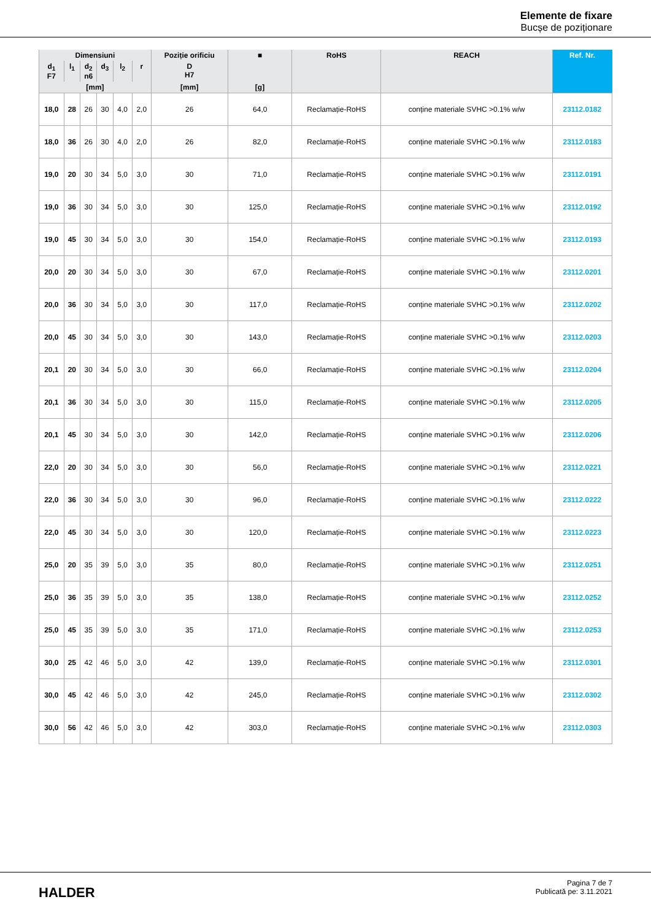Elemente de fixare
Bucșe de poziționare
| Dimensiuni | | | | | | Poziție orificiu | ■ | RoHS | REACH | Ref. Nr. |
| --- | --- | --- | --- | --- | --- | --- | --- | --- | --- | --- |
| d<sub>1</sub> F7 | l<sub>1</sub> | d<sub>2</sub> n6 | d<sub>3</sub> | l<sub>2</sub> | r | D H7 | | | | |
| [mm] | | | | | | [mm] | [g] | | | |
| 18,0 | 28 | 26 | 30 | 4,0 | 2,0 | 26 | 64,0 | Reclamație-RoHS | conține materiale SVHC >0.1% w/w | 23112.0182 |
| 18,0 | 36 | 26 | 30 | 4,0 | 2,0 | 26 | 82,0 | Reclamație-RoHS | conține materiale SVHC >0.1% w/w | 23112.0183 |
| 19,0 | 20 | 30 | 34 | 5,0 | 3,0 | 30 | 71,0 | Reclamație-RoHS | conține materiale SVHC >0.1% w/w | 23112.0191 |
| 19,0 | 36 | 30 | 34 | 5,0 | 3,0 | 30 | 125,0 | Reclamație-RoHS | conține materiale SVHC >0.1% w/w | 23112.0192 |
| 19,0 | 45 | 30 | 34 | 5,0 | 3,0 | 30 | 154,0 | Reclamație-RoHS | conține materiale SVHC >0.1% w/w | 23112.0193 |
| 20,0 | 20 | 30 | 34 | 5,0 | 3,0 | 30 | 67,0 | Reclamație-RoHS | conține materiale SVHC >0.1% w/w | 23112.0201 |
| 20,0 | 36 | 30 | 34 | 5,0 | 3,0 | 30 | 117,0 | Reclamație-RoHS | conține materiale SVHC >0.1% w/w | 23112.0202 |
| 20,0 | 45 | 30 | 34 | 5,0 | 3,0 | 30 | 143,0 | Reclamație-RoHS | conține materiale SVHC >0.1% w/w | 23112.0203 |
| 20,1 | 20 | 30 | 34 | 5,0 | 3,0 | 30 | 66,0 | Reclamație-RoHS | conține materiale SVHC >0.1% w/w | 23112.0204 |
| 20,1 | 36 | 30 | 34 | 5,0 | 3,0 | 30 | 115,0 | Reclamație-RoHS | conține materiale SVHC >0.1% w/w | 23112.0205 |
| 20,1 | 45 | 30 | 34 | 5,0 | 3,0 | 30 | 142,0 | Reclamație-RoHS | conține materiale SVHC >0.1% w/w | 23112.0206 |
| 22,0 | 20 | 30 | 34 | 5,0 | 3,0 | 30 | 56,0 | Reclamație-RoHS | conține materiale SVHC >0.1% w/w | 23112.0221 |
| 22,0 | 36 | 30 | 34 | 5,0 | 3,0 | 30 | 96,0 | Reclamație-RoHS | conține materiale SVHC >0.1% w/w | 23112.0222 |
| 22,0 | 45 | 30 | 34 | 5,0 | 3,0 | 30 | 120,0 | Reclamație-RoHS | conține materiale SVHC >0.1% w/w | 23112.0223 |
| 25,0 | 20 | 35 | 39 | 5,0 | 3,0 | 35 | 80,0 | Reclamație-RoHS | conține materiale SVHC >0.1% w/w | 23112.0251 |
| 25,0 | 36 | 35 | 39 | 5,0 | 3,0 | 35 | 138,0 | Reclamație-RoHS | conține materiale SVHC >0.1% w/w | 23112.0252 |
| 25,0 | 45 | 35 | 39 | 5,0 | 3,0 | 35 | 171,0 | Reclamație-RoHS | conține materiale SVHC >0.1% w/w | 23112.0253 |
| 30,0 | 25 | 42 | 46 | 5,0 | 3,0 | 42 | 139,0 | Reclamație-RoHS | conține materiale SVHC >0.1% w/w | 23112.0301 |
| 30,0 | 45 | 42 | 46 | 5,0 | 3,0 | 42 | 245,0 | Reclamație-RoHS | conține materiale SVHC >0.1% w/w | 23112.0302 |
| 30,0 | 56 | 42 | 46 | 5,0 | 3,0 | 42 | 303,0 | Reclamație-RoHS | conține materiale SVHC >0.1% w/w | 23112.0303 |
HALDER
Pagina 7 de 7
Publicată pe: 3.11.2021